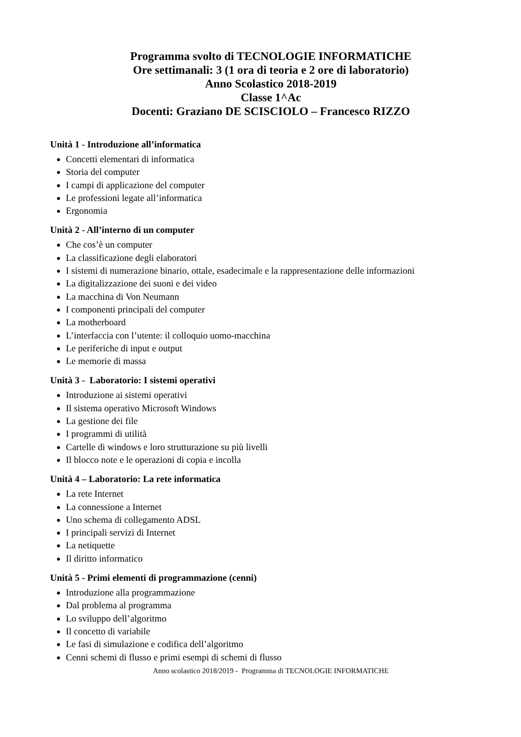Programma svolto di TECNOLOGIE INFORMATICHE
Ore settimanali: 3 (1 ora di teoria e 2 ore di laboratorio)
Anno Scolastico 2018-2019
Classe 1^Ac
Docenti: Graziano DE SCISCIOLO – Francesco RIZZO
Unità 1 - Introduzione all’informatica
Concetti elementari di informatica
Storia del computer
I campi di applicazione del computer
Le professioni legate all’informatica
Ergonomia
Unità 2 - All’interno di un computer
Che cos’è un computer
La classificazione degli elaboratori
I sistemi di numerazione binario, ottale, esadecimale e la rappresentazione delle informazioni
La digitalizzazione dei suoni e dei video
La macchina di Von Neumann
I componenti principali del computer
La motherboard
L’interfaccia con l’utente: il colloquio uomo-macchina
Le periferiche di input e output
Le memorie di massa
Unità 3 - Laboratorio: I sistemi operativi
Introduzione ai sistemi operativi
Il sistema operativo Microsoft Windows
La gestione dei file
I programmi di utilità
Cartelle di windows e loro strutturazione su più livelli
Il blocco note e le operazioni di copia e incolla
Unità 4 – Laboratorio: La rete informatica
La rete Internet
La connessione a Internet
Uno schema di collegamento ADSL
I principali servizi di Internet
La netiquette
Il diritto informatico
Unità 5 - Primi elementi di programmazione (cenni)
Introduzione alla programmazione
Dal problema al programma
Lo sviluppo dell’algoritmo
Il concetto di variabile
Le fasi di simulazione e codifica dell’algoritmo
Cenni schemi di flusso e primi esempi di schemi di flusso
Anno scolastico 2018/2019 - Programma di TECNOLOGIE INFORMATICHE